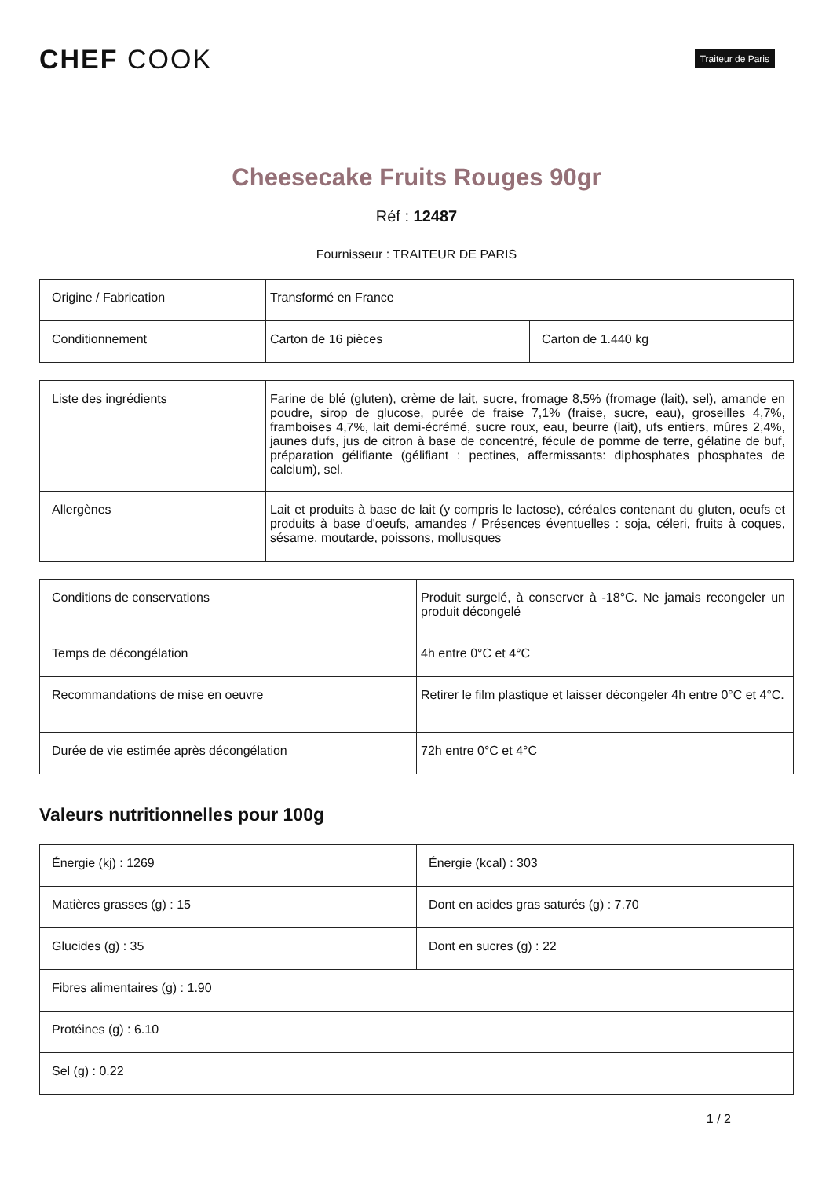CHEF COOK
Traiteur de Paris
Cheesecake Fruits Rouges 90gr
Réf : 12487
Fournisseur : TRAITEUR DE PARIS
| Origine / Fabrication | Transformé en France | |
| Conditionnement | Carton de 16 pièces | Carton de 1.440 kg |
| Liste des ingrédients | Farine de blé (gluten), crème de lait, sucre, fromage 8,5% (fromage (lait), sel), amande en poudre, sirop de glucose, purée de fraise 7,1% (fraise, sucre, eau), groseilles 4,7%, framboises 4,7%, lait demi-écrémé, sucre roux, eau, beurre (lait), ufs entiers, mûres 2,4%, jaunes dufs, jus de citron à base de concentré, fécule de pomme de terre, gélatine de buf, préparation gélifiante (gélifiant : pectines, affermissants: diphosphates phosphates de calcium), sel. |
| Allergènes | Lait et produits à base de lait (y compris le lactose), céréales contenant du gluten, oeufs et produits à base d'oeufs, amandes / Présences éventuelles : soja, céleri, fruits à coques, sésame, moutarde, poissons, mollusques |
| Conditions de conservations | Produit surgelé, à conserver à -18°C. Ne jamais recongeler un produit décongelé |
| Temps de décongélation | 4h entre 0°C et 4°C |
| Recommandations de mise en oeuvre | Retirer le film plastique et laisser décongeler 4h entre 0°C et 4°C. |
| Durée de vie estimée après décongélation | 72h entre 0°C et 4°C |
Valeurs nutritionnelles pour 100g
| Énergie (kj) : 1269 | Énergie (kcal) : 303 |
| Matières grasses (g) : 15 | Dont en acides gras saturés (g) : 7.70 |
| Glucides (g) : 35 | Dont en sucres (g) : 22 |
| Fibres alimentaires (g) : 1.90 | |
| Protéines (g) : 6.10 | |
| Sel (g) : 0.22 | |
1 / 2